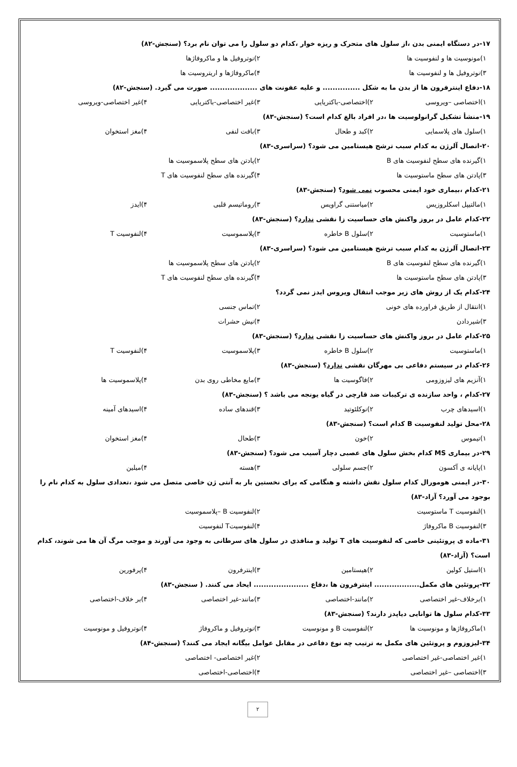۱۷-در دستگاه ایمنی بدن ،از سلول های متحرک و ریزه خوار ،کدام دو سلول را می توان نام برد؟ (سنجش-۸۲)
۱)مونوسیت ها و لنفوسیت ها ۲)نوتروفیل ها و ماکروفاژها
۳)نوتروفیل ها و لنفوسیت ها ۴)ماکروفاژها و اریتروسیت ها
۱۸-دفاع اینترفرون ها از بدن ما به شکل ............... و علیه عفونت های ................... صورت می گیرد. (سنجش-۸۲)
۱)اختصاصی –ویروسی ۲)اختصاصی-باکتریایی ۳)غیر اختصاصی-باکتریایی ۴)غیر اختصاصی-ویروسی
۱۹-منشأ تشکیل گرانولوسیت ها ،در افراد بالغ کدام است؟ (سنجش-۸۳)
۱)سلول های پلاسمایی ۲)کبد و طحال ۳)بافت لنفی ۴)مغز استخوان
۲۰-اتصال آلرژن به کدام سبب ترشح هیستامین می شود؟ (سراسری-۸۳)
۱)گیرنده های سطح لنفوسیت های B ۲)پادتن های سطح پلاسموسیت ها
۳)پادتن های سطح ماستوسیت ها ۴)گیرنده های سطح لنفوسیت های T
۲۱-کدام ،بیماری خود ایمنی محسوب نمی شود؟ (سنجش-۸۳)
۱)مالتیپل اسکلروزیس ۲)میاستنی گراویس ۳)روماتیسم قلبی ۴)ایدز
۲۲-کدام عامل در بروز واکنش های حساسیت زا نقشی ندارد؟ (سنجش-۸۳)
۱)ماستوسیت ۲)سلول B خاطره ۳)پلاسموسیت ۴)لنفوسیت T
۲۳-اتصال آلرژن به کدام سبب ترشح هیستامین می شود؟ (سراسری-۸۳)
۱)گیرنده های سطح لنفوسیت های B ۲)پادتن های سطح پلاسموسیت ها
۳)پادتن های سطح ماستوسیت ها ۴)گیرنده های سطح لنفوسیت های T
۲۴-کدام یک از روش های زیر موجب انتقال ویروس ایدز نمی گردد؟
۱)انتقال از طریق فراورده های خونی ۲)تماس جنسی
۳)شیردادن ۴)نیش حشرات
۲۵-کدام عامل در بروز واکنش های حساسیت زا نقشی ندارد؟ (سنجش-۸۳)
۱)ماستوسیت ۲)سلول B خاطره ۳)پلاسموسیت ۴)لنفوسیت T
۲۶-کدام در سیستم دفاعی بی مهرگان نقشی ندارد؟ (سنجش-۸۳)
۱)آنزیم های لیزوزومی ۲)فاگوسیت ها ۳)مایع مخاطی روی بدن ۴)پلاسموسیت ها
۲۷-کدام ، واحد سازنده ی ترکیبات ضد قارچی در گیاه یونجه می باشد ؟ (سنجش-۸۳)
۱)اسیدهای چرب ۲)نوکلئوتید ۳)قندهای ساده ۴)اسیدهای آمینه
۲۸-محل تولید لنفوسیت B کدام است؟ (سنجش-۸۳)
۱)تیموس ۲)خون ۳)طحال ۴)مغز استخوان
۲۹-در بیماری MS کدام بخش سلول های عصبی دچار آسیب می شود؟ (سنجش-۸۳)
۱)پایانه ی آکسون ۲)جسم سلولی ۳)هسته ۴)میلین
۳۰-در ایمنی هومورال کدام سلول نقش داشته و هنگامی که برای نخستین بار به آنتی ژن خاصی متصل می شود ،تعدادی سلول به کدام نام را بوجود می آورد؟ آزاد-۸۳)
۱)لنفوسیت T ماستوسیت ۲)لنفوسیت B –پلاسموسیت
۳)لنفوسیت B ماکروفاژ ۴)لنفوسیتT لنفوسیت
۳۱-ماده ی پروتئینی خاصی که لنفوسیت های T تولید و منافذی در سلول های سرطانی به وجود می آورند و موجب مرگ آن ها می شوند، کدام است؟ (آزاد-۸۳)
۱)استیل کولین ۲)هیستامین ۳)اینترفرون ۴)پرفورین
۳۲-پروتئین های مکمل.................. اینترفرون ها ،دفاع ...................... ایحاد می کنند. ( سنجش-۸۳)
۱)برخلاف-غیر اختصاصی ۲)مانند-اختصاصی ۳)مانند-غیر اختصاصی ۴)بر خلاف-اختصاصی
۳۳-کدام سلول ها توانایی دیاپدز دارند؟ (سنجش-۸۳)
۱)ماکروفاژها و مونوسیت ها ۲)لنفوسیت B و مونوسیت ۳)نوتروفیل و ماکروفاژ ۴)نوتروفیل و مونوسیت
۳۴-لیزوزوم و پروتئین های مکمل به ترتیب چه نوع دفاعی در مقابل عوامل بیگانه ایجاد می کنند؟ (سنجش-۸۴)
۱)غیر اختصاصی-غیر اختصاصی ۲)غیر اختصاصی- اختصاصی
۳)اختصاصی –غیر اختصاصی ۴)اختصاصی-اختصاصی
۲